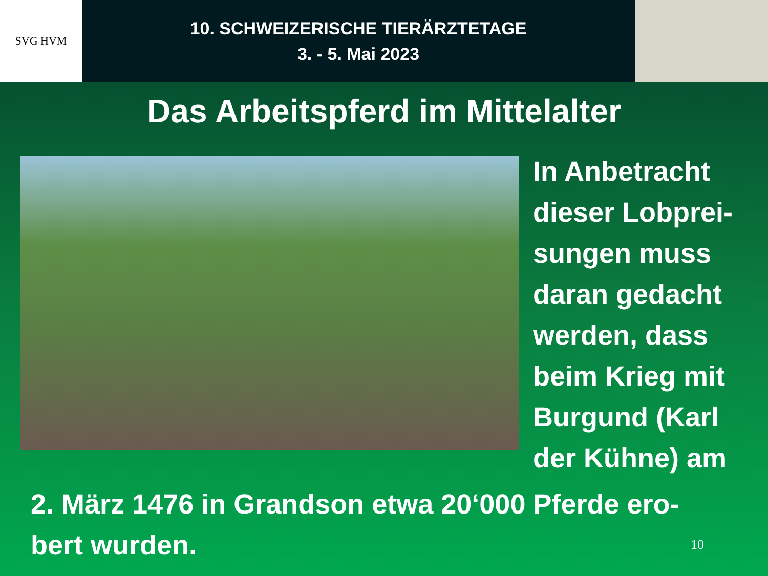SVG HVM
10. SCHWEIZERISCHE TIERÄRZTETAGE
3. - 5. Mai 2023
Das Arbeitspferd im Mittelalter
In Anbetracht
dieser Lobprei-
sungen muss
daran gedacht
werden, dass
beim Krieg mit
Burgund (Karl
der Kühne) am
2. März 1476 in Grandson etwa 20‘000 Pferde ero-
bert wurden.
10